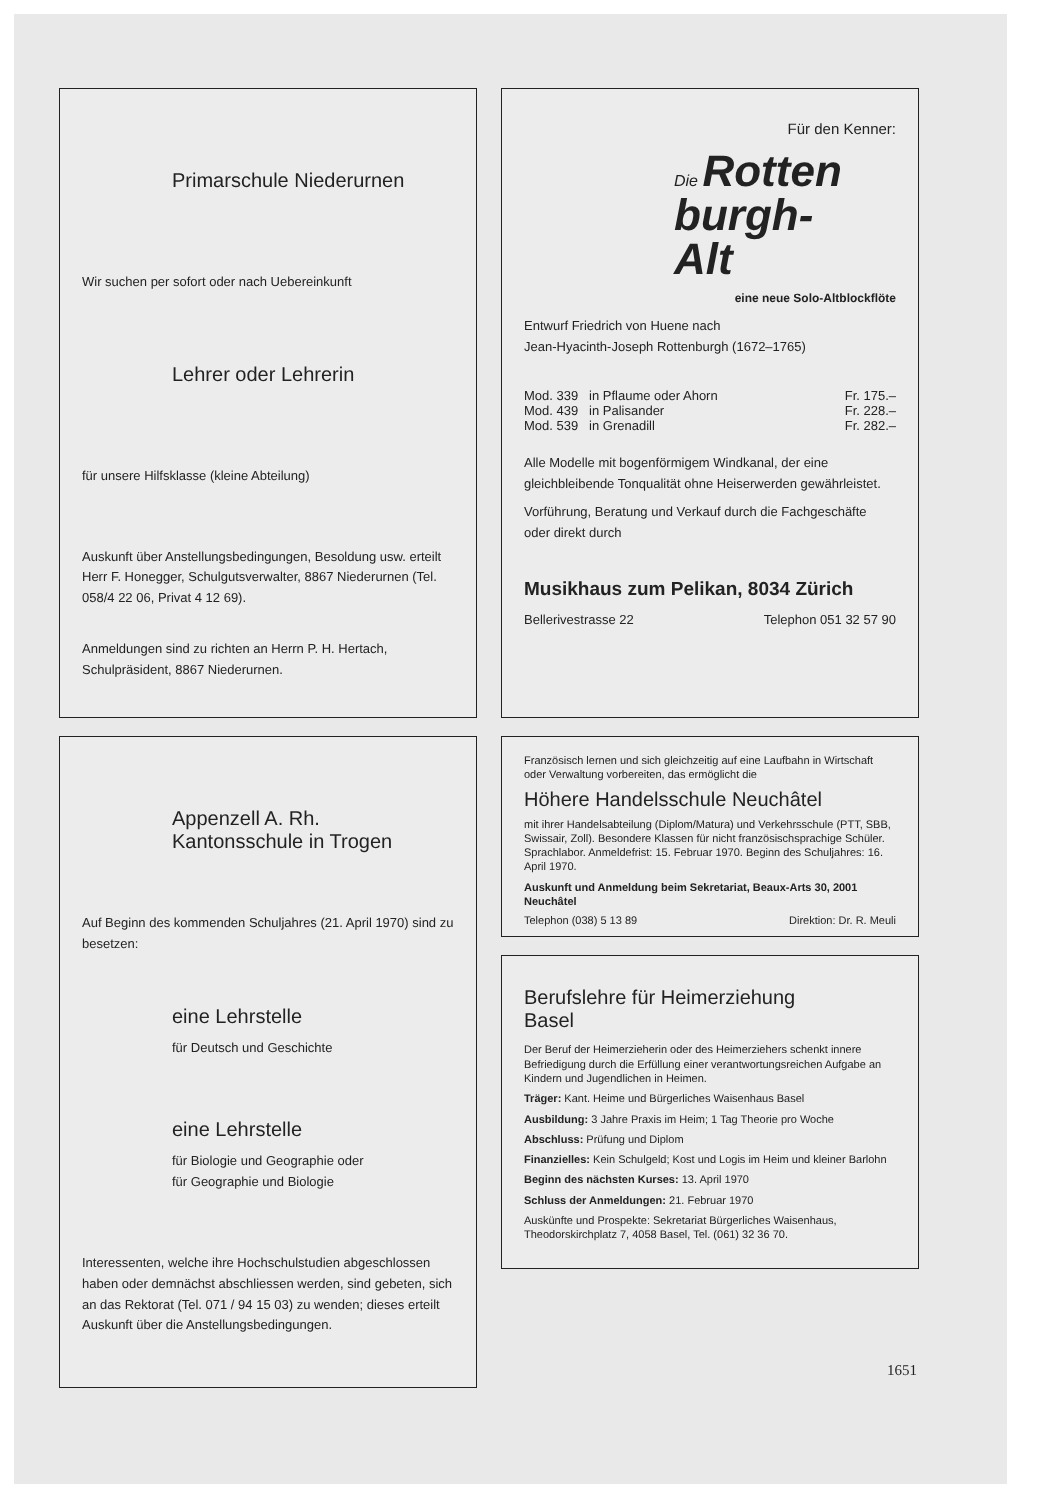Primarschule Niederurnen
Wir suchen per sofort oder nach Uebereinkunft
Lehrer oder Lehrerin
für unsere Hilfsklasse (kleine Abteilung)
Auskunft über Anstellungsbedingungen, Besoldung usw. erteilt Herr F. Honegger, Schulgutsverwalter, 8867 Niederurnen (Tel. 058/4 22 06, Privat 4 12 69).
Anmeldungen sind zu richten an Herrn P. H. Hertach, Schulpräsident, 8867 Niederurnen.
Appenzell A. Rh.
Kantonsschule in Trogen
Auf Beginn des kommenden Schuljahres (21. April 1970) sind zu besetzen:
eine Lehrstelle
für Deutsch und Geschichte
eine Lehrstelle
für Biologie und Geographie oder
für Geographie und Biologie
Interessenten, welche ihre Hochschulstudien abgeschlossen haben oder demnächst abschliessen werden, sind gebeten, sich an das Rektorat (Tel. 071 / 94 15 03) zu wenden; dieses erteilt Auskunft über die Anstellungsbedingungen.
Für den Kenner:
Die Rotten
burgh-
Alt
eine neue Solo-Altblockflöte
Entwurf Friedrich von Huene nach
Jean-Hyacinth-Joseph Rottenburgh (1672–1765)
Mod. 339 in Pflaume oder Ahorn Fr. 175.–
Mod. 439 in Palisander Fr. 228.–
Mod. 539 in Grenadill Fr. 282.–
Alle Modelle mit bogenförmigem Windkanal, der eine gleichbleibende Tonqualität ohne Heiserwerden gewährleistet.
Vorführung, Beratung und Verkauf durch die Fachgeschäfte oder direkt durch
Musikhaus zum Pelikan, 8034 Zürich
Bellerivestrasse 22 Telephon 051 32 57 90
Französisch lernen und sich gleichzeitig auf eine Laufbahn in Wirtschaft oder Verwaltung vorbereiten, das ermöglicht die
Höhere Handelsschule Neuchâtel
mit ihrer Handelsabteilung (Diplom/Matura) und Verkehrsschule (PTT, SBB, Swissair, Zoll). Besondere Klassen für nicht französischsprachige Schüler. Sprachlabor. Anmeldefrist: 15. Februar 1970. Beginn des Schuljahres: 16. April 1970.
Auskunft und Anmeldung beim Sekretariat, Beaux-Arts 30, 2001 Neuchâtel
Telephon (038) 5 13 89 Direktion: Dr. R. Meuli
Berufslehre für Heimerziehung
Basel
Der Beruf der Heimerzieherin oder des Heimerziehers schenkt innere Befriedigung durch die Erfüllung einer verantwortungsreichen Aufgabe an Kindern und Jugendlichen in Heimen.
Träger: Kant. Heime und Bürgerliches Waisenhaus Basel
Ausbildung: 3 Jahre Praxis im Heim; 1 Tag Theorie pro Woche
Abschluss: Prüfung und Diplom
Finanzielles: Kein Schulgeld; Kost und Logis im Heim und kleiner Barlohn
Beginn des nächsten Kurses: 13. April 1970
Schluss der Anmeldungen: 21. Februar 1970
Auskünfte und Prospekte: Sekretariat Bürgerliches Waisenhaus, Theodorskirchplatz 7, 4058 Basel, Tel. (061) 32 36 70.
1651